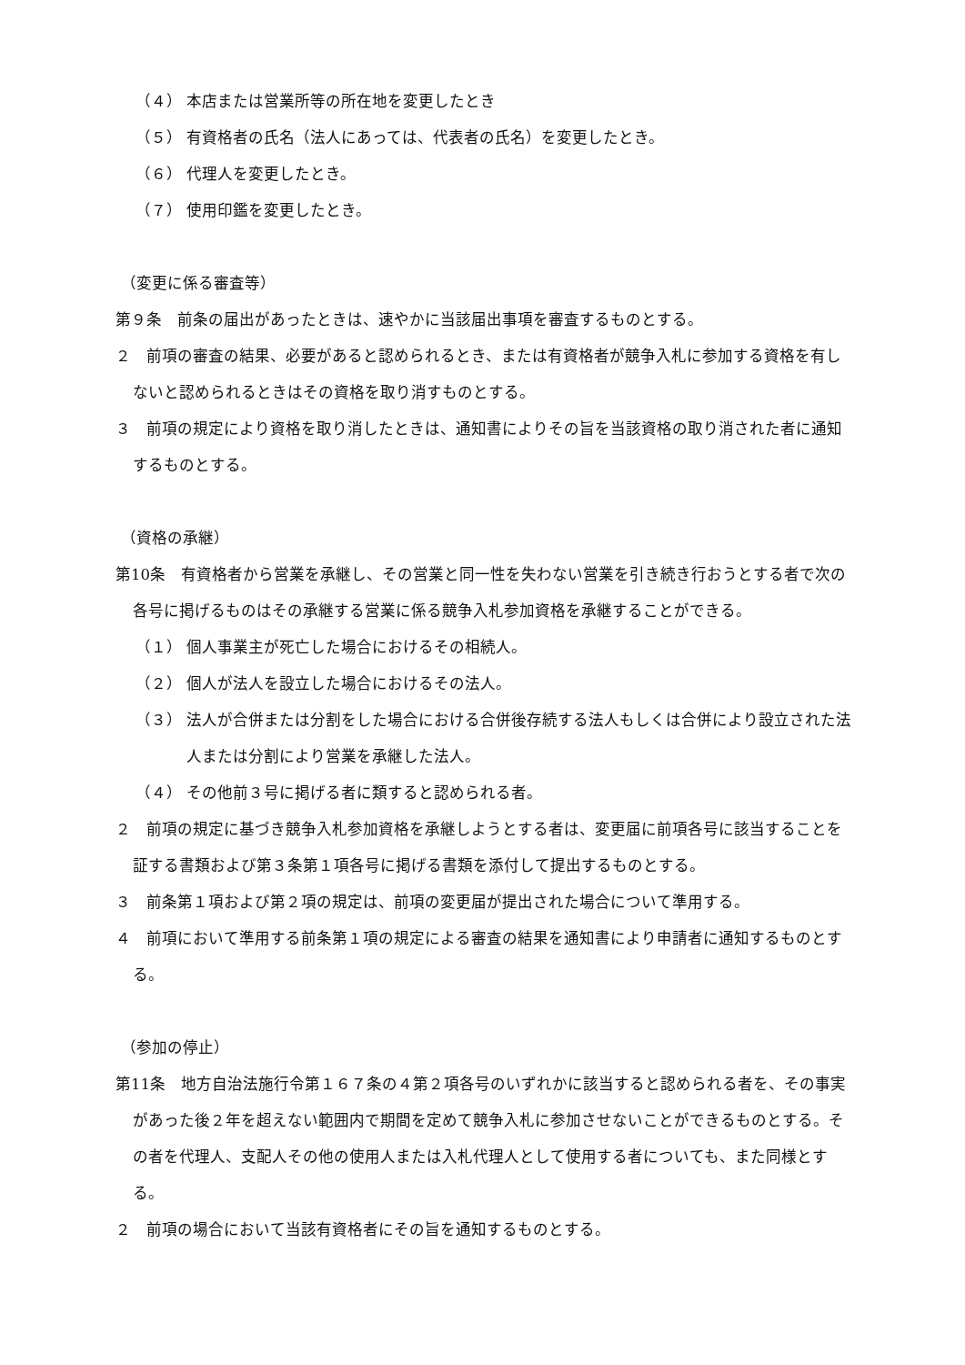（４） 本店または営業所等の所在地を変更したとき
（５） 有資格者の氏名（法人にあっては、代表者の氏名）を変更したとき。
（６） 代理人を変更したとき。
（７） 使用印鑑を変更したとき。
（変更に係る審査等）
第９条　前条の届出があったときは、速やかに当該届出事項を審査するものとする。
２　前項の審査の結果、必要があると認められるとき、または有資格者が競争入札に参加する資格を有しないと認められるときはその資格を取り消すものとする。
３　前項の規定により資格を取り消したときは、通知書によりその旨を当該資格の取り消された者に通知するものとする。
（資格の承継）
第10条　有資格者から営業を承継し、その営業と同一性を失わない営業を引き続き行おうとする者で次の各号に掲げるものはその承継する営業に係る競争入札参加資格を承継することができる。
（１） 個人事業主が死亡した場合におけるその相続人。
（２） 個人が法人を設立した場合におけるその法人。
（３） 法人が合併または分割をした場合における合併後存続する法人もしくは合併により設立された法人または分割により営業を承継した法人。
（４） その他前３号に掲げる者に類すると認められる者。
２　前項の規定に基づき競争入札参加資格を承継しようとする者は、変更届に前項各号に該当することを証する書類および第３条第１項各号に掲げる書類を添付して提出するものとする。
３　前条第１項および第２項の規定は、前項の変更届が提出された場合について準用する。
４　前項において準用する前条第１項の規定による審査の結果を通知書により申請者に通知するものとする。
（参加の停止）
第11条　地方自治法施行令第１６７条の４第２項各号のいずれかに該当すると認められる者を、その事実があった後２年を超えない範囲内で期間を定めて競争入札に参加させないことができるものとする。その者を代理人、支配人その他の使用人または入札代理人として使用する者についても、また同様とする。
２　前項の場合において当該有資格者にその旨を通知するものとする。